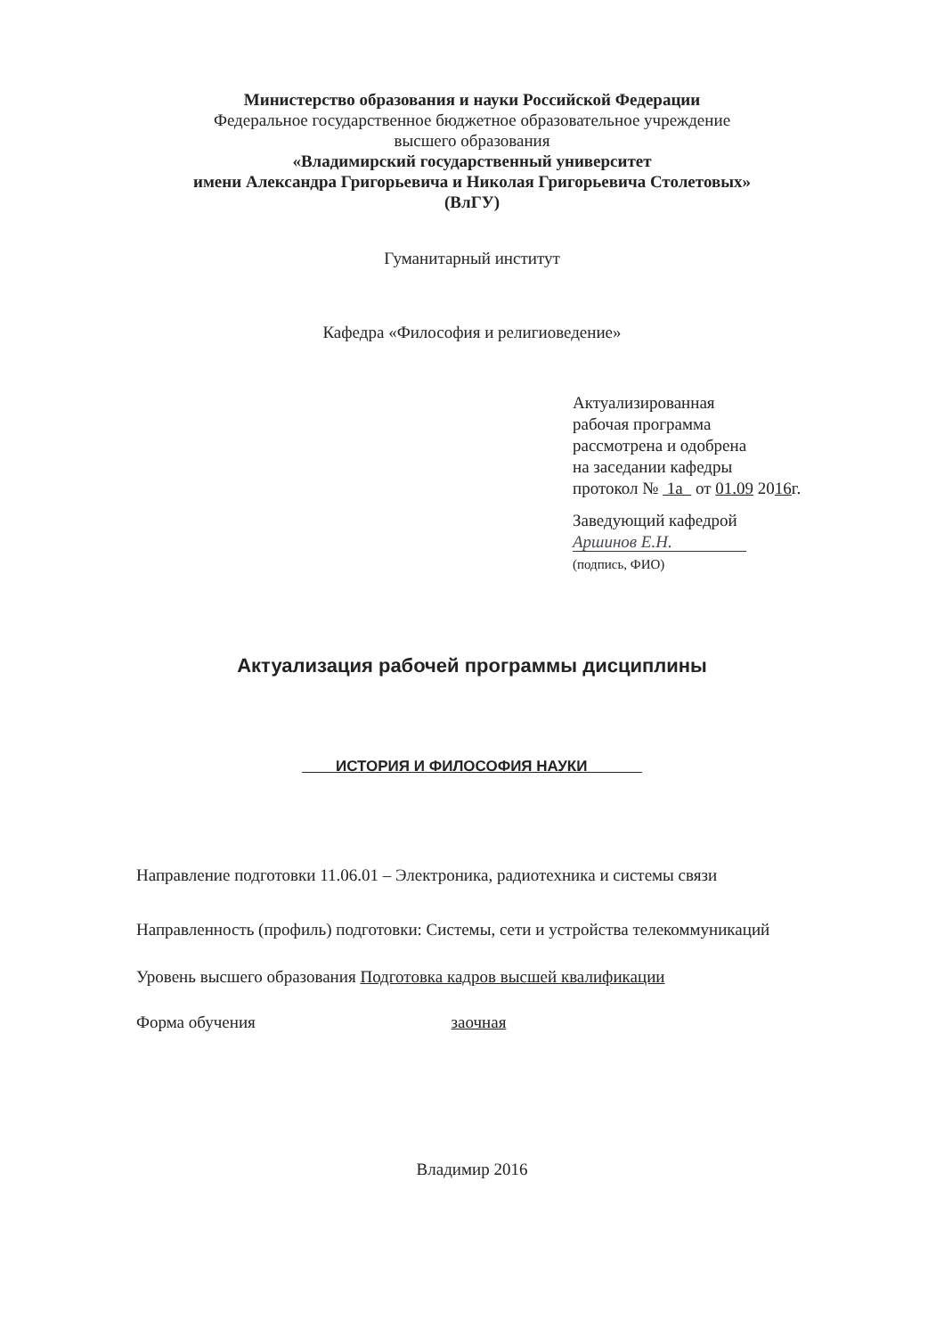Министерство образования и науки Российской Федерации
Федеральное государственное бюджетное образовательное учреждение
высшего образования
«Владимирский государственный университет
имени Александра Григорьевича и Николая Григорьевича Столетовых»
(ВлГУ)
Гуманитарный институт
Кафедра «Философия и религиоведение»
Актуализированная
рабочая программа
рассмотрена и одобрена
на заседании кафедры
протокол № 1а от 01.09 2016г.
Заведующий кафедрой
Аршинов Е.Н.
(подпись, ФИО)
Актуализация рабочей программы дисциплины
ИСТОРИЯ И ФИЛОСОФИЯ НАУКИ
Направление подготовки 11.06.01 – Электроника, радиотехника и системы связи
Направленность (профиль) подготовки: Системы, сети и устройства телекоммуникаций
Уровень высшего образования Подготовка кадров высшей квалификации
Форма обучения заочная
Владимир 2016